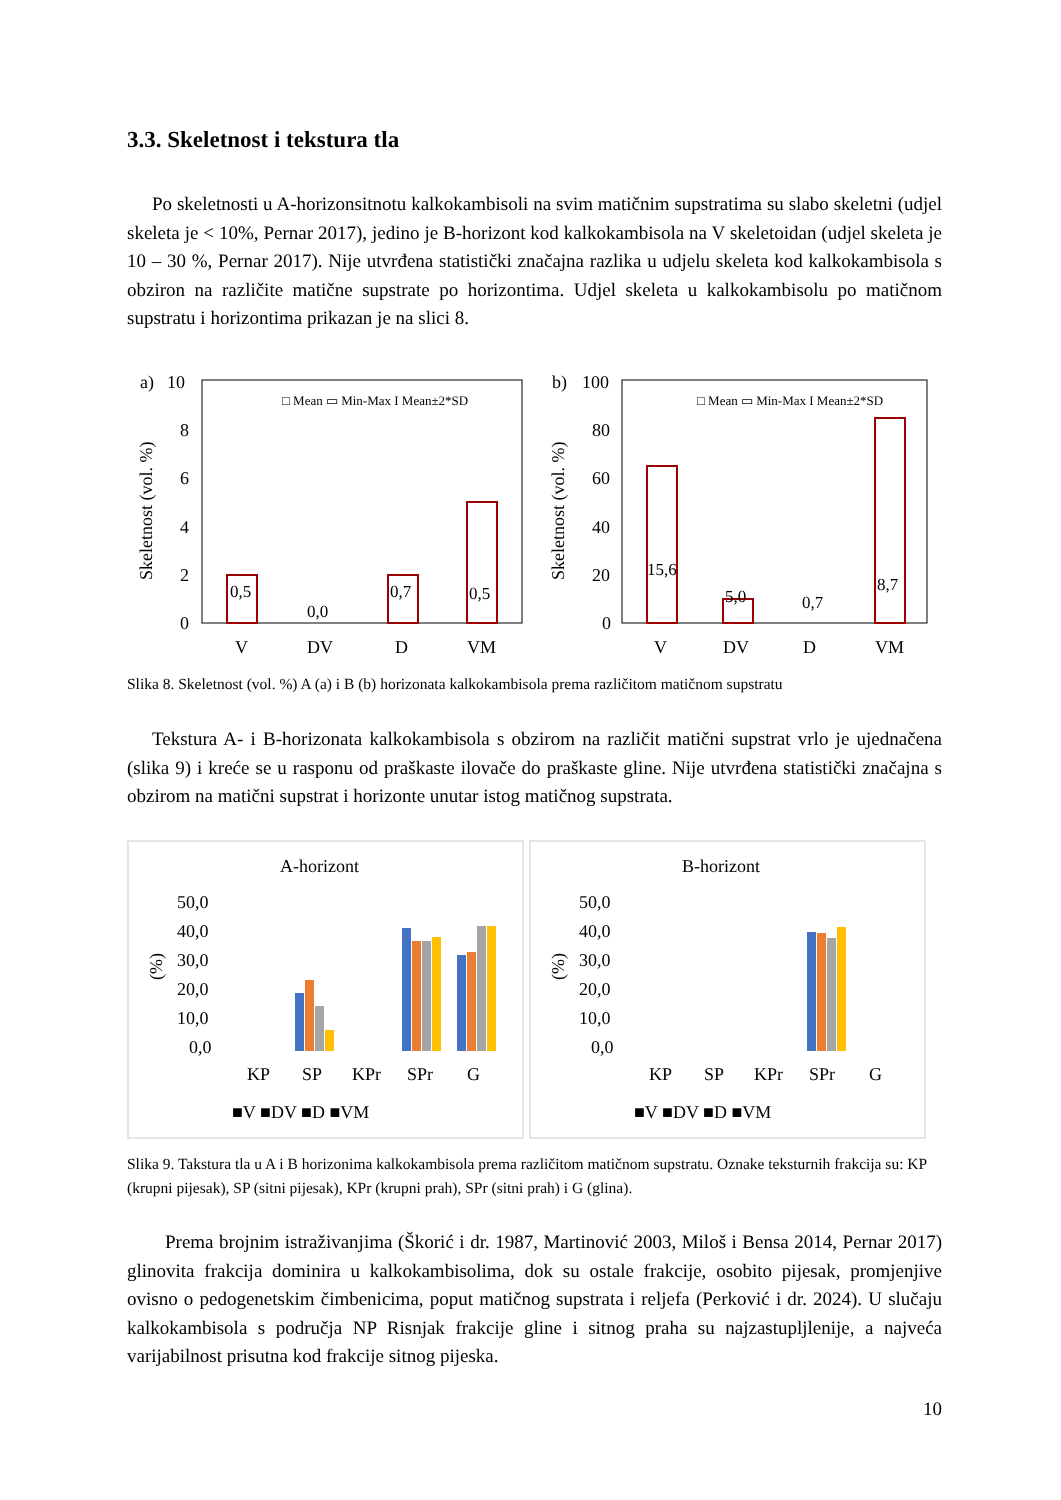3.3. Skeletnost i tekstura tla
Po skeletnosti u A-horizonsitnotu kalkokambisoli na svim matičnim supstratima su slabo skeletni (udjel skeleta je < 10%, Pernar 2017), jedino je B-horizont kod kalkokambisola na V skeletoidan (udjel skeleta je 10 – 30 %, Pernar 2017). Nije utvrđena statistički značajna razlika u udjelu skeleta kod kalkokambisola s obziron na različite matične supstrate po horizontima. Udjel skeleta u kalkokambisolu po matičnom supstratu i horizontima prikazan je na slici 8.
a)
10
8
6
4
2
0
Skeletnost (vol. %)
□ Mean ▭ Min-Max I Mean±2*SD
0,5
0,0
0,7
0,5
V
DV
D
VM
b)
100
80
60
40
20
0
Skeletnost (vol. %)
□ Mean ▭ Min-Max I Mean±2*SD
15,6
5,0
0,7
8,7
V
DV
D
VM
Slika 8. Skeletnost (vol. %) A (a) i B (b) horizonata kalkokambisola prema različitom matičnom supstratu
Tekstura A- i B-horizonata kalkokambisola s obzirom na različit matični supstrat vrlo je ujednačena (slika 9) i kreće se u rasponu od praškaste ilovače do praškaste gline. Nije utvrđena statistički značajna s obzirom na matični supstrat i horizonte unutar istog matičnog supstrata.
A-horizont
50,0
40,0
30,0
20,0
10,0
0,0
(%)
KP
SP
KPr
SPr
G
■V ■DV ■D ■VM
B-horizont
50,0
40,0
30,0
20,0
10,0
0,0
(%)
KP
SP
KPr
SPr
G
■V ■DV ■D ■VM
Slika 9. Takstura tla u A i B horizonima kalkokambisola prema različitom matičnom supstratu. Oznake teksturnih frakcija su: KP (krupni pijesak), SP (sitni pijesak), KPr (krupni prah), SPr (sitni prah) i G (glina).
Prema brojnim istraživanjima (Škorić i dr. 1987, Martinović 2003, Miloš i Bensa 2014, Pernar 2017) glinovita frakcija dominira u kalkokambisolima, dok su ostale frakcije, osobito pijesak, promjenjive ovisno o pedogenetskim čimbenicima, poput matičnog supstrata i reljefa (Perković i dr. 2024). U slučaju kalkokambisola s područja NP Risnjak frakcije gline i sitnog praha su najzastupljlenije, a najveća varijabilnost prisutna kod frakcije sitnog pijeska.
10